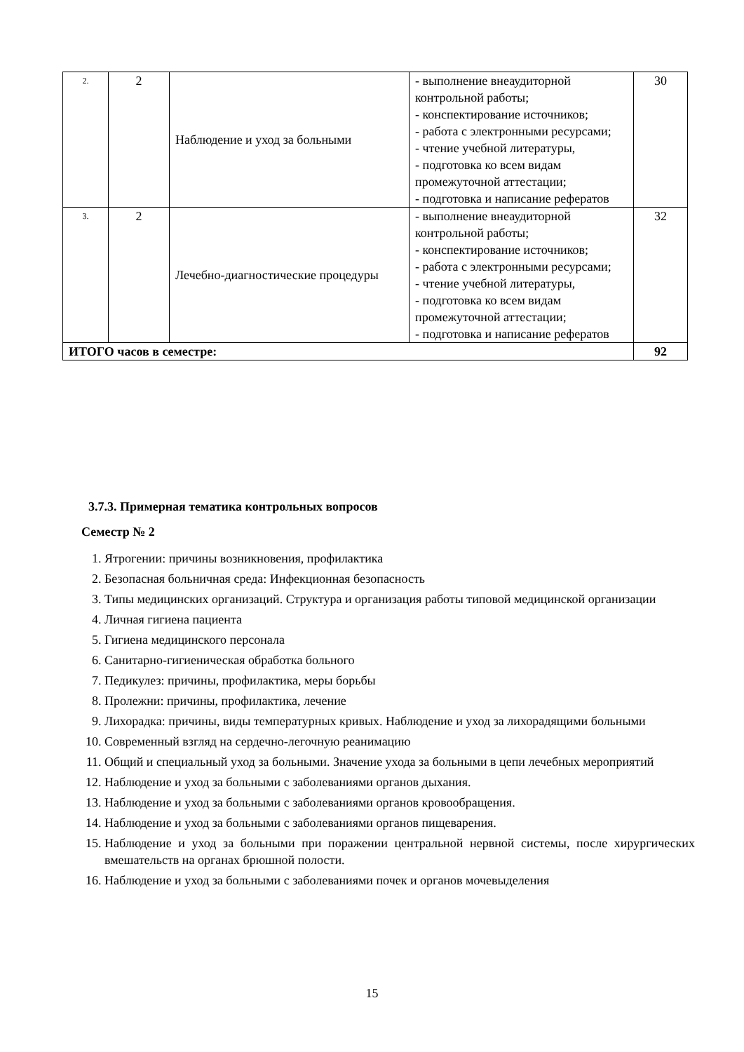| 2. | 2 | Наблюдение и уход за больными | - выполнение внеаудиторной контрольной работы; - конспектирование источников; - работа с электронными ресурсами; - чтение учебной литературы, - подготовка ко всем видам промежуточной аттестации; - подготовка и написание рефератов | 30 |
| 3. | 2 | Лечебно-диагностические процедуры | - выполнение внеаудиторной контрольной работы; - конспектирование источников; - работа с электронными ресурсами; - чтение учебной литературы, - подготовка ко всем видам промежуточной аттестации; - подготовка и написание рефератов | 32 |
| ИТОГО часов в семестре: | | | | 92 |
3.7.3. Примерная тематика контрольных вопросов
Семестр № 2
1. Ятрогении: причины возникновения, профилактика
2. Безопасная больничная среда: Инфекционная безопасность
3. Типы медицинских организаций. Структура и организация работы типовой медицинской организации
4. Личная гигиена пациента
5. Гигиена медицинского персонала
6. Санитарно-гигиеническая обработка больного
7. Педикулез: причины, профилактика, меры борьбы
8. Пролежни: причины, профилактика, лечение
9. Лихорадка: причины, виды температурных кривых. Наблюдение и уход за лихорадящими больными
10. Современный взгляд на сердечно-легочную реанимацию
11. Общий и специальный уход за больными. Значение ухода за больными в цепи лечебных мероприятий
12. Наблюдение и уход за больными с заболеваниями органов дыхания.
13. Наблюдение и уход за больными с заболеваниями органов кровообращения.
14. Наблюдение и уход за больными с заболеваниями органов пищеварения.
15. Наблюдение и уход за больными при поражении центральной нервной системы, после хирургических вмешательств на органах брюшной полости.
16. Наблюдение и уход за больными с заболеваниями почек и органов мочевыделения
15